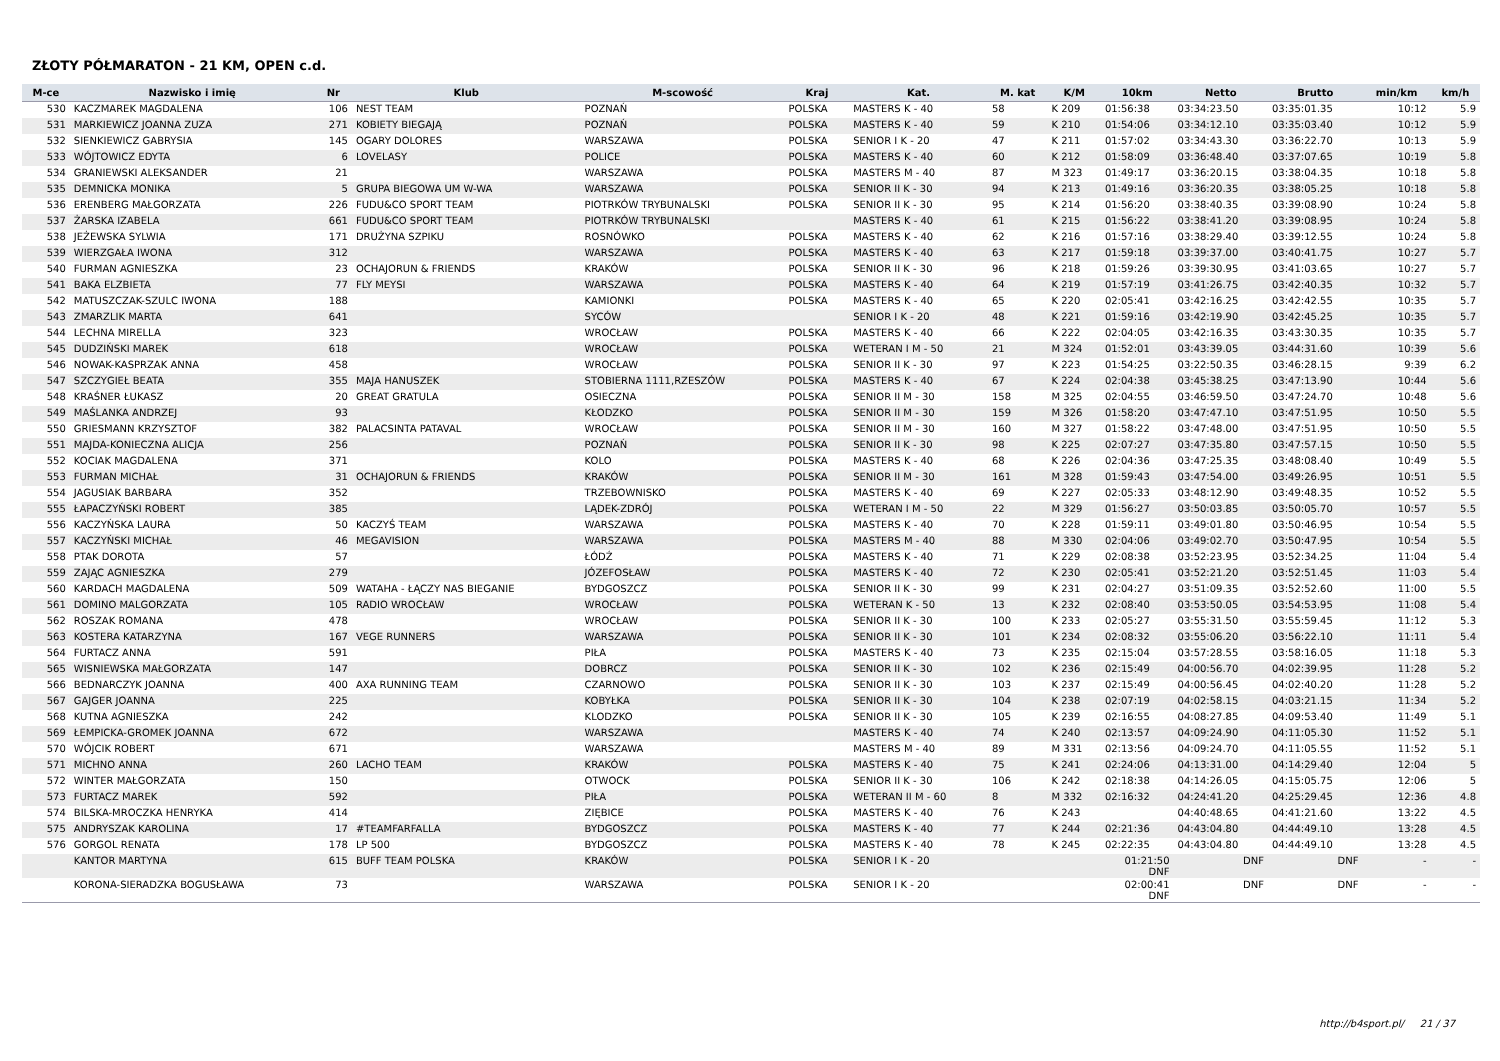ZŁOTY PÓŁMARATON - 21 KM, OPEN c.d.
| M-ce | Nazwisko i imię | Nr | Klub | M-scowość | Kraj | Kat. | M. kat | K/M | 10km | Netto | Brutto | min/km | km/h |
| --- | --- | --- | --- | --- | --- | --- | --- | --- | --- | --- | --- | --- | --- |
| 530 | KACZMAREK MAGDALENA | 106 | NEST TEAM | POZNAŃ | POLSKA | MASTERS K - 40 | 58 | K 209 | 01:56:38 | 03:34:23.50 | 03:35:01.35 | 10:12 | 5.9 |
| 531 | MARKIEWICZ JOANNA ZUZA | 271 | KOBIETY BIEGAJĄ | POZNAŃ | POLSKA | MASTERS K - 40 | 59 | K 210 | 01:54:06 | 03:34:12.10 | 03:35:03.40 | 10:12 | 5.9 |
| 532 | SIENKIEWICZ GABRYSIA | 145 | OGARY DOLORES | WARSZAWA | POLSKA | SENIOR I K - 20 | 47 | K 211 | 01:57:02 | 03:34:43.30 | 03:36:22.70 | 10:13 | 5.9 |
| 533 | WÓJTOWICZ EDYTA | 6 | LOVELASY | POLICE | POLSKA | MASTERS K - 40 | 60 | K 212 | 01:58:09 | 03:36:48.40 | 03:37:07.65 | 10:19 | 5.8 |
| 534 | GRANIEWSKI ALEKSANDER | 21 | | WARSZAWA | POLSKA | MASTERS M - 40 | 87 | M 323 | 01:49:17 | 03:36:20.15 | 03:38:04.35 | 10:18 | 5.8 |
| 535 | DEMNICKA MONIKA | 5 | GRUPA BIEGOWA UM W-WA | WARSZAWA | POLSKA | SENIOR II K - 30 | 94 | K 213 | 01:49:16 | 03:36:20.35 | 03:38:05.25 | 10:18 | 5.8 |
| 536 | ERENBERG MAŁGORZATA | 226 | FUDU&CO SPORT TEAM | PIOTRKÓW TRYBUNALSKI | POLSKA | SENIOR II K - 30 | 95 | K 214 | 01:56:20 | 03:38:40.35 | 03:39:08.90 | 10:24 | 5.8 |
| 537 | ŻARSKA IZABELA | 661 | FUDU&CO SPORT TEAM | PIOTRKÓW TRYBUNALSKI | | MASTERS K - 40 | 61 | K 215 | 01:56:22 | 03:38:41.20 | 03:39:08.95 | 10:24 | 5.8 |
| 538 | JEŻEWSKA SYLWIA | 171 | DRUŻYNA SZPIKU | ROSNÓWKO | POLSKA | MASTERS K - 40 | 62 | K 216 | 01:57:16 | 03:38:29.40 | 03:39:12.55 | 10:24 | 5.8 |
| 539 | WIERZGAŁA IWONA | 312 | | WARSZAWA | POLSKA | MASTERS K - 40 | 63 | K 217 | 01:59:18 | 03:39:37.00 | 03:40:41.75 | 10:27 | 5.7 |
| 540 | FURMAN AGNIESZKA | 23 | OCHAJORUN & FRIENDS | KRAKÓW | POLSKA | SENIOR II K - 30 | 96 | K 218 | 01:59:26 | 03:39:30.95 | 03:41:03.65 | 10:27 | 5.7 |
| 541 | BAKA ELZBIETA | 77 | FLY MEYSI | WARSZAWA | POLSKA | MASTERS K - 40 | 64 | K 219 | 01:57:19 | 03:41:26.75 | 03:42:40.35 | 10:32 | 5.7 |
| 542 | MATUSZCZAK-SZULC IWONA | 188 | | KAMIONKI | POLSKA | MASTERS K - 40 | 65 | K 220 | 02:05:41 | 03:42:16.25 | 03:42:42.55 | 10:35 | 5.7 |
| 543 | ZMARZLIK MARTA | 641 | | SYCÓW | | SENIOR I K - 20 | 48 | K 221 | 01:59:16 | 03:42:19.90 | 03:42:45.25 | 10:35 | 5.7 |
| 544 | LECHNA MIRELLA | 323 | | WROCŁAW | POLSKA | MASTERS K - 40 | 66 | K 222 | 02:04:05 | 03:42:16.35 | 03:43:30.35 | 10:35 | 5.7 |
| 545 | DUDZIŃSKI MAREK | 618 | | WROCŁAW | POLSKA | WETERAN I M - 50 | 21 | M 324 | 01:52:01 | 03:43:39.05 | 03:44:31.60 | 10:39 | 5.6 |
| 546 | NOWAK-KASPRZAK ANNA | 458 | | WROCŁAW | POLSKA | SENIOR II K - 30 | 97 | K 223 | 01:54:25 | 03:22:50.35 | 03:46:28.15 | 9:39 | 6.2 |
| 547 | SZCZYGIEŁ BEATA | 355 | MAJA HANUSZEK | STOBIERNA 1111,RZESZÓW | POLSKA | MASTERS K - 40 | 67 | K 224 | 02:04:38 | 03:45:38.25 | 03:47:13.90 | 10:44 | 5.6 |
| 548 | KRAŚNER ŁUKASZ | 20 | GREAT GRATULA | OSIECZNA | POLSKA | SENIOR II M - 30 | 158 | M 325 | 02:04:55 | 03:46:59.50 | 03:47:24.70 | 10:48 | 5.6 |
| 549 | MAŚLANKA ANDRZEJ | 93 | | KŁODZKO | POLSKA | SENIOR II M - 30 | 159 | M 326 | 01:58:20 | 03:47:47.10 | 03:47:51.95 | 10:50 | 5.5 |
| 550 | GRIESMANN KRZYSZTOF | 382 | PALACSINTA PATAVAL | WROCŁAW | POLSKA | SENIOR II M - 30 | 160 | M 327 | 01:58:22 | 03:47:48.00 | 03:47:51.95 | 10:50 | 5.5 |
| 551 | MAJDA-KONIECZNA ALICJA | 256 | | POZNAŃ | POLSKA | SENIOR II K - 30 | 98 | K 225 | 02:07:27 | 03:47:35.80 | 03:47:57.15 | 10:50 | 5.5 |
| 552 | KOCIAK MAGDALENA | 371 | | KOLO | POLSKA | MASTERS K - 40 | 68 | K 226 | 02:04:36 | 03:47:25.35 | 03:48:08.40 | 10:49 | 5.5 |
| 553 | FURMAN MICHAŁ | 31 | OCHAJORUN & FRIENDS | KRAKÓW | POLSKA | SENIOR II M - 30 | 161 | M 328 | 01:59:43 | 03:47:54.00 | 03:49:26.95 | 10:51 | 5.5 |
| 554 | JAGUSIAK BARBARA | 352 | | TRZEBOWNISKO | POLSKA | MASTERS K - 40 | 69 | K 227 | 02:05:33 | 03:48:12.90 | 03:49:48.35 | 10:52 | 5.5 |
| 555 | ŁAPACZYŃSKI ROBERT | 385 | | LĄDEK-ZDRÓJ | POLSKA | WETERAN I M - 50 | 22 | M 329 | 01:56:27 | 03:50:03.85 | 03:50:05.70 | 10:57 | 5.5 |
| 556 | KACZYŃSKA LAURA | 50 | KACZYŚ TEAM | WARSZAWA | POLSKA | MASTERS K - 40 | 70 | K 228 | 01:59:11 | 03:49:01.80 | 03:50:46.95 | 10:54 | 5.5 |
| 557 | KACZYŃSKI MICHAŁ | 46 | MEGAVISION | WARSZAWA | POLSKA | MASTERS M - 40 | 88 | M 330 | 02:04:06 | 03:49:02.70 | 03:50:47.95 | 10:54 | 5.5 |
| 558 | PTAK DOROTA | 57 | | ŁÓDŹ | POLSKA | MASTERS K - 40 | 71 | K 229 | 02:08:38 | 03:52:23.95 | 03:52:34.25 | 11:04 | 5.4 |
| 559 | ZAJĄC AGNIESZKA | 279 | | JÓZEFOSŁAW | POLSKA | MASTERS K - 40 | 72 | K 230 | 02:05:41 | 03:52:21.20 | 03:52:51.45 | 11:03 | 5.4 |
| 560 | KARDACH MAGDALENA | 509 | WATAHA - ŁĄCZY NAS BIEGANIE | BYDGOSZCZ | POLSKA | SENIOR II K - 30 | 99 | K 231 | 02:04:27 | 03:51:09.35 | 03:52:52.60 | 11:00 | 5.5 |
| 561 | DOMINO MALGORZATA | 105 | RADIO WROCŁAW | WROCŁAW | POLSKA | WETERAN K - 50 | 13 | K 232 | 02:08:40 | 03:53:50.05 | 03:54:53.95 | 11:08 | 5.4 |
| 562 | ROSZAK ROMANA | 478 | | WROCŁAW | POLSKA | SENIOR II K - 30 | 100 | K 233 | 02:05:27 | 03:55:31.50 | 03:55:59.45 | 11:12 | 5.3 |
| 563 | KOSTERA KATARZYNA | 167 | VEGE RUNNERS | WARSZAWA | POLSKA | SENIOR II K - 30 | 101 | K 234 | 02:08:32 | 03:55:06.20 | 03:56:22.10 | 11:11 | 5.4 |
| 564 | FURTACZ ANNA | 591 | | PIŁA | POLSKA | MASTERS K - 40 | 73 | K 235 | 02:15:04 | 03:57:28.55 | 03:58:16.05 | 11:18 | 5.3 |
| 565 | WISNIEWSKA MAŁGORZATA | 147 | | DOBRCZ | POLSKA | SENIOR II K - 30 | 102 | K 236 | 02:15:49 | 04:00:56.70 | 04:02:39.95 | 11:28 | 5.2 |
| 566 | BEDNARCZYK JOANNA | 400 | AXA RUNNING TEAM | CZARNOWO | POLSKA | SENIOR II K - 30 | 103 | K 237 | 02:15:49 | 04:00:56.45 | 04:02:40.20 | 11:28 | 5.2 |
| 567 | GAJGER JOANNA | 225 | | KOBYŁKA | POLSKA | SENIOR II K - 30 | 104 | K 238 | 02:07:19 | 04:02:58.15 | 04:03:21.15 | 11:34 | 5.2 |
| 568 | KUTNA AGNIESZKA | 242 | | KLODZKO | POLSKA | SENIOR II K - 30 | 105 | K 239 | 02:16:55 | 04:08:27.85 | 04:09:53.40 | 11:49 | 5.1 |
| 569 | ŁEMPICKA-GROMEK JOANNA | 672 | | WARSZAWA | | MASTERS K - 40 | 74 | K 240 | 02:13:57 | 04:09:24.90 | 04:11:05.30 | 11:52 | 5.1 |
| 570 | WÓJCIK ROBERT | 671 | | WARSZAWA | | MASTERS M - 40 | 89 | M 331 | 02:13:56 | 04:09:24.70 | 04:11:05.55 | 11:52 | 5.1 |
| 571 | MICHNO ANNA | 260 | LACHO TEAM | KRAKÓW | POLSKA | MASTERS K - 40 | 75 | K 241 | 02:24:06 | 04:13:31.00 | 04:14:29.40 | 12:04 | 5 |
| 572 | WINTER MAŁGORZATA | 150 | | OTWOCK | POLSKA | SENIOR II K - 30 | 106 | K 242 | 02:18:38 | 04:14:26.05 | 04:15:05.75 | 12:06 | 5 |
| 573 | FURTACZ MAREK | 592 | | PIŁA | POLSKA | WETERAN II M - 60 | 8 | M 332 | 02:16:32 | 04:24:41.20 | 04:25:29.45 | 12:36 | 4.8 |
| 574 | BILSKA-MROCZKA HENRYKA | 414 | | ZIĘBICE | POLSKA | MASTERS K - 40 | 76 | K 243 | | 04:40:48.65 | 04:41:21.60 | 13:22 | 4.5 |
| 575 | ANDRYSZAK KAROLINA | 17 | #TEAMFARFALLA | BYDGOSZCZ | POLSKA | MASTERS K - 40 | 77 | K 244 | 02:21:36 | 04:43:04.80 | 04:44:49.10 | 13:28 | 4.5 |
| 576 | GORGOL RENATA | 178 | LP 500 | BYDGOSZCZ | POLSKA | MASTERS K - 40 | 78 | K 245 | 02:22:35 | 04:43:04.80 | 04:44:49.10 | 13:28 | 4.5 |
| | KANTOR MARTYNA | 615 | BUFF TEAM POLSKA | KRAKÓW | POLSKA | SENIOR I K - 20 | | | 01:21:50 DNF | DNF | DNF | - | - |
| | KORONA-SIERADZKA BOGUSŁAWA | 73 | | WARSZAWA | POLSKA | SENIOR I K - 20 | | | 02:00:41 DNF | DNF | DNF | - | - |
http://b4sport.pl/ 21 / 37